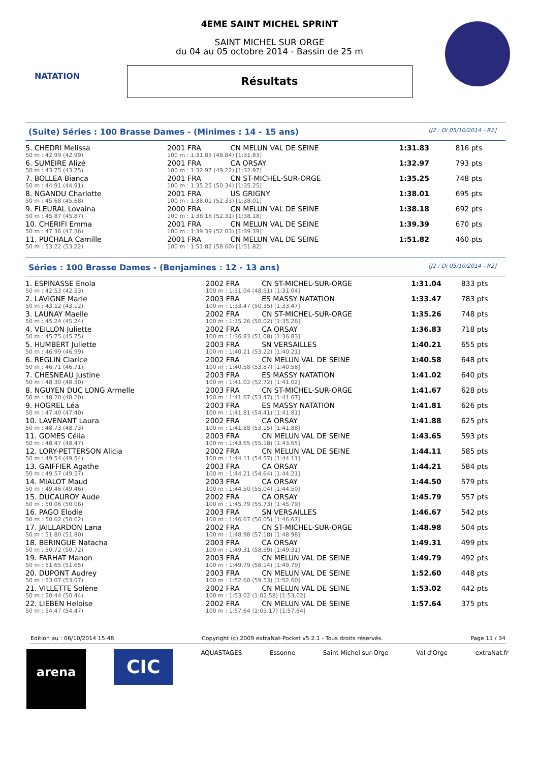NATATION
4EME SAINT MICHEL SPRINT
SAINT MICHEL SUR ORGE
du 04 au 05 octobre 2014 - Bassin de 25 m
Résultats
(Suite) Séries : 100 Brasse Dames - (Minimes : 14 - 15 ans) [J2 : Di 05/10/2014 - R2]
| 5. CHEDRI Melissa | 2001 FRA | CN MELUN VAL DE SEINE | 1:31.83 | 816 pts |
| 50 m : 42.99 (42.99) | 100 m : 1:31.83 (48.84) [1:31.83] | | | |
| 6. SUMEIRE Alizé | 2001 FRA | CA ORSAY | 1:32.97 | 793 pts |
| 50 m : 43.75 (43.75) | 100 m : 1:32.97 (49.22) [1:32.97] | | | |
| 7. BOLLEA Bianca | 2001 FRA | CN ST-MICHEL-SUR-ORGE | 1:35.25 | 748 pts |
| 50 m : 44.91 (44.91) | 100 m : 1:35.25 (50.34) [1:35.25] | | | |
| 8. NGANDU Charlotte | 2001 FRA | US GRIGNY | 1:38.01 | 695 pts |
| 50 m : 45.68 (45.68) | 100 m : 1:38.01 (52.33) [1:38.01] | | | |
| 9. FLEURAL Lovaina | 2000 FRA | CN MELUN VAL DE SEINE | 1:38.18 | 692 pts |
| 50 m : 45.87 (45.87) | 100 m : 1:38.18 (52.31) [1:38.18] | | | |
| 10. CHERIFI Emma | 2001 FRA | CN MELUN VAL DE SEINE | 1:39.39 | 670 pts |
| 50 m : 47.36 (47.36) | 100 m : 1:39.39 (52.03) [1:39.39] | | | |
| 11. PUCHALA Camille | 2001 FRA | CN MELUN VAL DE SEINE | 1:51.82 | 460 pts |
| 50 m : 53.22 (53.22) | 100 m : 1:51.82 (58.60) [1:51.82] | | | |
Séries : 100 Brasse Dames - (Benjamines : 12 - 13 ans) [J2 : Di 05/10/2014 - R2]
| 1. ESPINASSE Enola | 2002 FRA | CN ST-MICHEL-SUR-ORGE | 1:31.04 | 833 pts |
| 50 m : 42.53 (42.53) | 100 m : 1:31.04 (48.51) [1:31.04] | | | |
| 2. LAVIGNE Marie | 2003 FRA | ES MASSY NATATION | 1:33.47 | 783 pts |
| 50 m : 43.12 (43.12) | 100 m : 1:33.47 (50.35) [1:33.47] | | | |
| 3. LAUNAY Maelle | 2002 FRA | CN ST-MICHEL-SUR-ORGE | 1:35.26 | 748 pts |
| 50 m : 45.24 (45.24) | 100 m : 1:35.26 (50.02) [1:35.26] | | | |
| 4. VEILLON Juliette | 2002 FRA | CA ORSAY | 1:36.83 | 718 pts |
| 50 m : 45.75 (45.75) | 100 m : 1:36.83 (51.08) [1:36.83] | | | |
| 5. HUMBERT Juliette | 2003 FRA | SN VERSAILLES | 1:40.21 | 655 pts |
| 50 m : 46.99 (46.99) | 100 m : 1:40.21 (53.22) [1:40.21] | | | |
| 6. REGLIN Clarice | 2002 FRA | CN MELUN VAL DE SEINE | 1:40.58 | 648 pts |
| 50 m : 46.71 (46.71) | 100 m : 1:40.58 (53.87) [1:40.58] | | | |
| 7. CHESNEAU Justine | 2003 FRA | ES MASSY NATATION | 1:41.02 | 640 pts |
| 50 m : 48.30 (48.30) | 100 m : 1:41.02 (52.72) [1:41.02] | | | |
| 8. NGUYEN DUC LONG Armelle | 2003 FRA | CN ST-MICHEL-SUR-ORGE | 1:41.67 | 628 pts |
| 50 m : 48.20 (48.20) | 100 m : 1:41.67 (53.47) [1:41.67] | | | |
| 9. HOGREL Léa | 2003 FRA | ES MASSY NATATION | 1:41.81 | 626 pts |
| 50 m : 47.40 (47.40) | 100 m : 1:41.81 (54.41) [1:41.81] | | | |
| 10. LAVENANT Laura | 2002 FRA | CA ORSAY | 1:41.88 | 625 pts |
| 50 m : 48.73 (48.73) | 100 m : 1:41.88 (53.15) [1:41.88] | | | |
| 11. GOMES Célia | 2003 FRA | CN MELUN VAL DE SEINE | 1:43.65 | 593 pts |
| 50 m : 48.47 (48.47) | 100 m : 1:43.65 (55.18) [1:43.65] | | | |
| 12. LORY-PETTERSON Alicia | 2002 FRA | CN MELUN VAL DE SEINE | 1:44.11 | 585 pts |
| 50 m : 49.54 (49.54) | 100 m : 1:44.11 (54.57) [1:44.11] | | | |
| 13. GAIFFIER Agathe | 2003 FRA | CA ORSAY | 1:44.21 | 584 pts |
| 50 m : 49.57 (49.57) | 100 m : 1:44.21 (54.64) [1:44.21] | | | |
| 14. MIALOT Maud | 2003 FRA | CA ORSAY | 1:44.50 | 579 pts |
| 50 m : 49.46 (49.46) | 100 m : 1:44.50 (55.04) [1:44.50] | | | |
| 15. DUCAUROY Aude | 2002 FRA | CA ORSAY | 1:45.79 | 557 pts |
| 50 m : 50.06 (50.06) | 100 m : 1:45.79 (55.73) [1:45.79] | | | |
| 16. PAGO Elodie | 2003 FRA | SN VERSAILLES | 1:46.67 | 542 pts |
| 50 m : 50.62 (50.62) | 100 m : 1:46.67 (56.05) [1:46.67] | | | |
| 17. JAILLARDON Lana | 2002 FRA | CN ST-MICHEL-SUR-ORGE | 1:48.98 | 504 pts |
| 50 m : 51.80 (51.80) | 100 m : 1:48.98 (57.18) [1:48.98] | | | |
| 18. BERINGUE Natacha | 2003 FRA | CA ORSAY | 1:49.31 | 499 pts |
| 50 m : 50.72 (50.72) | 100 m : 1:49.31 (58.59) [1:49.31] | | | |
| 19. FARHAT Manon | 2003 FRA | CN MELUN VAL DE SEINE | 1:49.79 | 492 pts |
| 50 m : 51.65 (51.65) | 100 m : 1:49.79 (58.14) [1:49.79] | | | |
| 20. DUPONT Audrey | 2003 FRA | CN MELUN VAL DE SEINE | 1:52.60 | 448 pts |
| 50 m : 53.07 (53.07) | 100 m : 1:52.60 (59.53) [1:52.60] | | | |
| 21. VILLETTE Solène | 2002 FRA | CN MELUN VAL DE SEINE | 1:53.02 | 442 pts |
| 50 m : 50.44 (50.44) | 100 m : 1:53.02 (1:02.58) [1:53.02] | | | |
| 22. LIEBEN Heloise | 2002 FRA | CN MELUN VAL DE SEINE | 1:57.64 | 375 pts |
| 50 m : 54.47 (54.47) | 100 m : 1:57.64 (1:03.17) [1:57.64] | | | |
Edition au : 06/10/2014 15:48 Copyright (c) 2009 extraNat-Pocket v5.2.1 - Tous droits réservés. Page 11 / 34
arena
CIC
AQUASTAGES Essonne Saint Michel sur-Orge Val d'Orge extraNat.fr